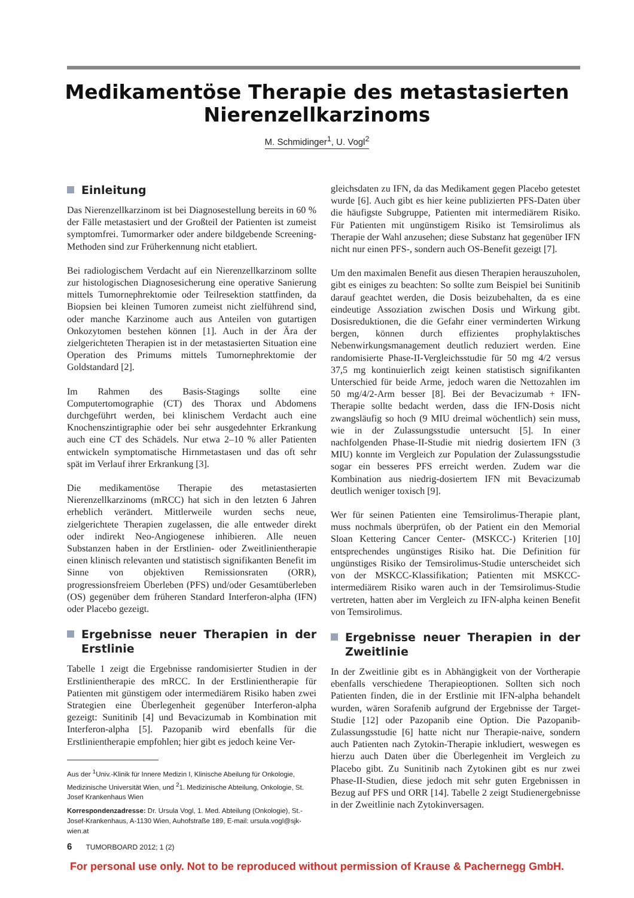Medikamentöse Therapie des metastasierten
Nierenzellkarzinoms
M. Schmidinger<sup>1</sup>, U. Vogl<sup>2</sup>
Einleitung
Das Nierenzellkarzinom ist bei Diagnosestellung bereits in 60 % der Fälle metastasiert und der Großteil der Patienten ist zumeist symptomfrei. Tumormarker oder andere bildgebende Screening-Methoden sind zur Früherkennung nicht etabliert.
Bei radiologischem Verdacht auf ein Nierenzellkarzinom sollte zur histologischen Diagnosesicherung eine operative Sanierung mittels Tumornephrektomie oder Teilresektion stattfinden, da Biopsien bei kleinen Tumoren zumeist nicht zielführend sind, oder manche Karzinome auch aus Anteilen von gutartigen Onkozytomen bestehen können [1]. Auch in der Ära der zielgerichteten Therapien ist in der metastasierten Situation eine Operation des Primums mittels Tumornephrektomie der Goldstandard [2].
Im Rahmen des Basis-Stagings sollte eine Computertomographie (CT) des Thorax und Abdomens durchgeführt werden, bei klinischem Verdacht auch eine Knochenszintigraphie oder bei sehr ausgedehnter Erkrankung auch eine CT des Schädels. Nur etwa 2–10 % aller Patienten entwickeln symptomatische Hirnmetastasen und das oft sehr spät im Verlauf ihrer Erkrankung [3].
Die medikamentöse Therapie des metastasierten Nierenzellkarzinoms (mRCC) hat sich in den letzten 6 Jahren erheblich verändert. Mittlerweile wurden sechs neue, zielgerichtete Therapien zugelassen, die alle entweder direkt oder indirekt Neo-Angiogenese inhibieren. Alle neuen Substanzen haben in der Erstlinien- oder Zweitlinientherapie einen klinisch relevanten und statistisch signifikanten Benefit im Sinne von objektiven Remissionsraten (ORR), progressionsfreiem Überleben (PFS) und/oder Gesamtüberleben (OS) gegenüber dem früheren Standard Interferon-alpha (IFN) oder Placebo gezeigt.
Ergebnisse neuer Therapien in der Erstlinie
Tabelle 1 zeigt die Ergebnisse randomisierter Studien in der Erstlinientherapie des mRCC. In der Erstlinientherapie für Patienten mit günstigem oder intermediärem Risiko haben zwei Strategien eine Überlegenheit gegenüber Interferon-alpha gezeigt: Sunitinib [4] und Bevacizumab in Kombination mit Interferon-alpha [5]. Pazopanib wird ebenfalls für die Erstlinientherapie empfohlen; hier gibt es jedoch keine Ver-
Aus der <sup>1</sup>Univ.-Klinik für Innere Medizin I, Klinische Abeilung für Onkologie, Medizinische Universität Wien, und <sup>2</sup>1. Medizinische Abteilung, Onkologie, St. Josef Krankenhaus Wien
Korrespondenzadresse: Dr. Ursula Vogl, 1. Med. Abteilung (Onkologie), St.-Josef-Krankenhaus, A-1130 Wien, Auhofstraße 189, E-mail: ursula.vogl@sjk-wien.at
gleichsdaten zu IFN, da das Medikament gegen Placebo getestet wurde [6]. Auch gibt es hier keine publizierten PFS-Daten über die häufigste Subgruppe, Patienten mit intermediärem Risiko. Für Patienten mit ungünstigem Risiko ist Temsirolimus als Therapie der Wahl anzusehen; diese Substanz hat gegenüber IFN nicht nur einen PFS-, sondern auch OS-Benefit gezeigt [7].
Um den maximalen Benefit aus diesen Therapien herauszuholen, gibt es einiges zu beachten: So sollte zum Beispiel bei Sunitinib darauf geachtet werden, die Dosis beizubehalten, da es eine eindeutige Assoziation zwischen Dosis und Wirkung gibt. Dosisreduktionen, die die Gefahr einer verminderten Wirkung bergen, können durch effizientes prophylaktisches Nebenwirkungsmanagement deutlich reduziert werden. Eine randomisierte Phase-II-Vergleichsstudie für 50 mg 4/2 versus 37,5 mg kontinuierlich zeigt keinen statistisch signifikanten Unterschied für beide Arme, jedoch waren die Nettozahlen im 50 mg/4/2-Arm besser [8]. Bei der Bevacizumab + IFN-Therapie sollte bedacht werden, dass die IFN-Dosis nicht zwangsläufig so hoch (9 MIU dreimal wöchentlich) sein muss, wie in der Zulassungsstudie untersucht [5]. In einer nachfolgenden Phase-II-Studie mit niedrig dosiertem IFN (3 MIU) konnte im Vergleich zur Population der Zulassungsstudie sogar ein besseres PFS erreicht werden. Zudem war die Kombination aus niedrig-dosiertem IFN mit Bevacizumab deutlich weniger toxisch [9].
Wer für seinen Patienten eine Temsirolimus-Therapie plant, muss nochmals überprüfen, ob der Patient ein den Memorial Sloan Kettering Cancer Center- (MSKCC-) Kriterien [10] entsprechendes ungünstiges Risiko hat. Die Definition für ungünstiges Risiko der Temsirolimus-Studie unterscheidet sich von der MSKCC-Klassifikation; Patienten mit MSKCC-intermediärem Risiko waren auch in der Temsirolimus-Studie vertreten, hatten aber im Vergleich zu IFN-alpha keinen Benefit von Temsirolimus.
Ergebnisse neuer Therapien in der Zweitlinie
In der Zweitlinie gibt es in Abhängigkeit von der Vortherapie ebenfalls verschiedene Therapieoptionen. Sollten sich noch Patienten finden, die in der Erstlinie mit IFN-alpha behandelt wurden, wären Sorafenib aufgrund der Ergebnisse der Target-Studie [12] oder Pazopanib eine Option. Die Pazopanib-Zulassungsstudie [6] hatte nicht nur Therapie-naive, sondern auch Patienten nach Zytokin-Therapie inkludiert, weswegen es hierzu auch Daten über die Überlegenheit im Vergleich zu Placebo gibt. Zu Sunitinib nach Zytokinen gibt es nur zwei Phase-II-Studien, diese jedoch mit sehr guten Ergebnissen in Bezug auf PFS und ORR [14]. Tabelle 2 zeigt Studienergebnisse in der Zweitlinie nach Zytokinversagen.
6 TUMORBOARD 2012; 1 (2)
For personal use only. Not to be reproduced without permission of Krause & Pachernegg GmbH.